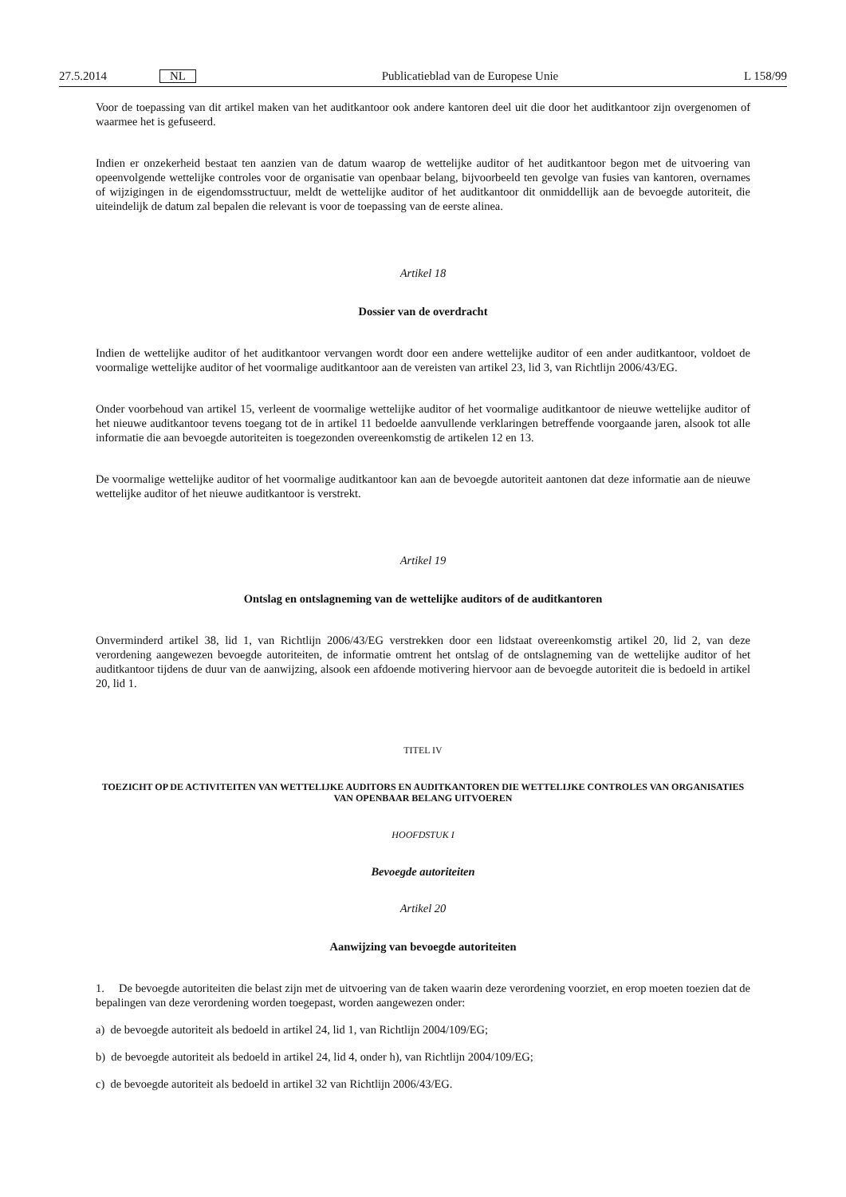27.5.2014 NL Publicatieblad van de Europese Unie L 158/99
Voor de toepassing van dit artikel maken van het auditkantoor ook andere kantoren deel uit die door het auditkantoor zijn overgenomen of waarmee het is gefuseerd.
Indien er onzekerheid bestaat ten aanzien van de datum waarop de wettelijke auditor of het auditkantoor begon met de uitvoering van opeenvolgende wettelijke controles voor de organisatie van openbaar belang, bijvoorbeeld ten gevolge van fusies van kantoren, overnames of wijzigingen in de eigendomsstructuur, meldt de wettelijke auditor of het auditkantoor dit onmiddellijk aan de bevoegde autoriteit, die uiteindelijk de datum zal bepalen die relevant is voor de toepassing van de eerste alinea.
Artikel 18
Dossier van de overdracht
Indien de wettelijke auditor of het auditkantoor vervangen wordt door een andere wettelijke auditor of een ander auditkantoor, voldoet de voormalige wettelijke auditor of het voormalige auditkantoor aan de vereisten van artikel 23, lid 3, van Richtlijn 2006/43/EG.
Onder voorbehoud van artikel 15, verleent de voormalige wettelijke auditor of het voormalige auditkantoor de nieuwe wettelijke auditor of het nieuwe auditkantoor tevens toegang tot de in artikel 11 bedoelde aanvullende verklaringen betreffende voorgaande jaren, alsook tot alle informatie die aan bevoegde autoriteiten is toegezonden overeenkomstig de artikelen 12 en 13.
De voormalige wettelijke auditor of het voormalige auditkantoor kan aan de bevoegde autoriteit aantonen dat deze informatie aan de nieuwe wettelijke auditor of het nieuwe auditkantoor is verstrekt.
Artikel 19
Ontslag en ontslagneming van de wettelijke auditors of de auditkantoren
Onverminderd artikel 38, lid 1, van Richtlijn 2006/43/EG verstrekken door een lidstaat overeenkomstig artikel 20, lid 2, van deze verordening aangewezen bevoegde autoriteiten, de informatie omtrent het ontslag of de ontslagneming van de wettelijke auditor of het auditkantoor tijdens de duur van de aanwijzing, alsook een afdoende motivering hiervoor aan de bevoegde autoriteit die is bedoeld in artikel 20, lid 1.
TITEL IV
TOEZICHT OP DE ACTIVITEITEN VAN WETTELIJKE AUDITORS EN AUDITKANTOREN DIE WETTELIJKE CONTROLES VAN ORGANISATIES VAN OPENBAAR BELANG UITVOEREN
HOOFDSTUK I
Bevoegde autoriteiten
Artikel 20
Aanwijzing van bevoegde autoriteiten
1. De bevoegde autoriteiten die belast zijn met de uitvoering van de taken waarin deze verordening voorziet, en erop moeten toezien dat de bepalingen van deze verordening worden toegepast, worden aangewezen onder:
a) de bevoegde autoriteit als bedoeld in artikel 24, lid 1, van Richtlijn 2004/109/EG;
b) de bevoegde autoriteit als bedoeld in artikel 24, lid 4, onder h), van Richtlijn 2004/109/EG;
c) de bevoegde autoriteit als bedoeld in artikel 32 van Richtlijn 2006/43/EG.